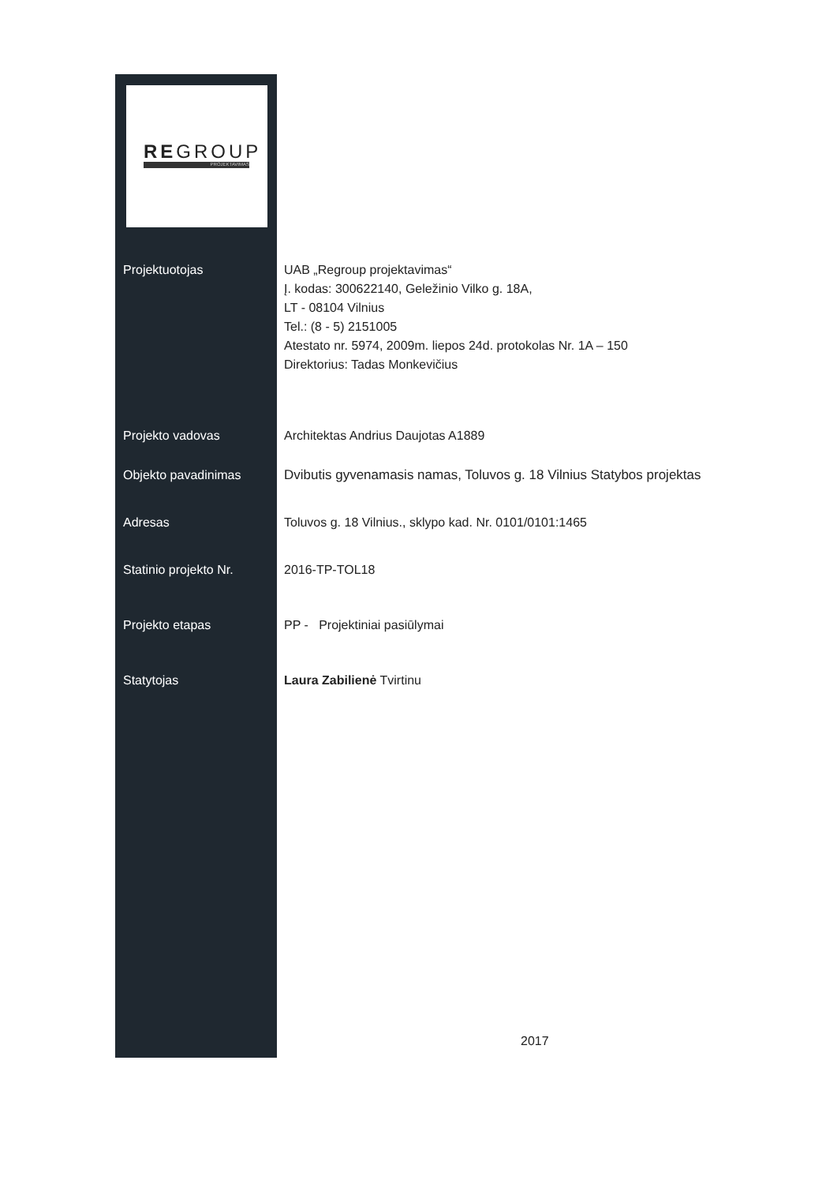REGROUP
PROJEKTAVIMAS
Projektuotojas UAB „Regroup projektavimas“
Į. kodas: 300622140, Geležinio Vilko g. 18A,
LT - 08104 Vilnius
Tel.: (8 - 5) 2151005
Atestato nr. 5974, 2009m. liepos 24d. protokolas Nr. 1A – 150
Direktorius: Tadas Monkevičius
Projekto vadovas Architektas Andrius Daujotas A1889
Objekto pavadinimas Dvibutis gyvenamasis namas, Toluvos g. 18 Vilnius Statybos projektas
Adresas Toluvos g. 18 Vilnius., sklypo kad. Nr. 0101/0101:1465
Statinio projekto Nr. 2016-TP-TOL18
Projekto etapas PP - Projektiniai pasiūlymai
Statytojas Laura Zabilienė Tvirtinu
2017